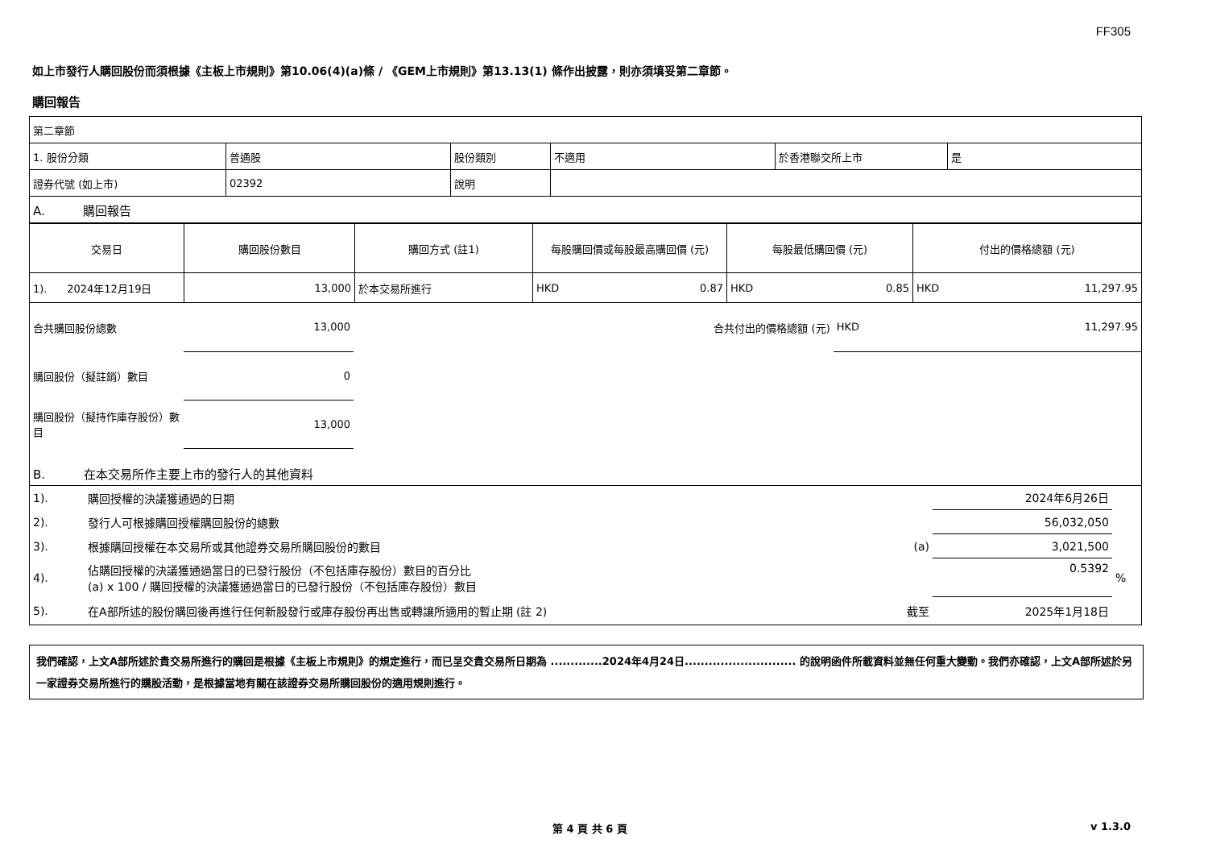FF305
如上市發行人購回股份而須根據《主板上市規則》第10.06(4)(a)條 / 《GEM上市規則》第13.13(1) 條作出披露，則亦須填妥第二章節。
購回報告
| 第二章節 | | | | | |
| 1. 股份分類 | 普通股 | 股份類別 | 不適用 | 於香港聯交所上市 | 是 |
| 證券代號 (如上市) | 02392 | 說明 | | | |
| A. 購回報告 | | | | | |
| 交易日 | 購回股份數目 | 購回方式 (註1) | 每股購回價或每股最高購回價 (元) | 每股最低購回價 (元) | 付出的價格總額 (元) |
| --- | --- | --- | --- | --- | --- |
| 1). 2024年12月19日 | 13,000 | 於本交易所進行 | HKD 0.87 | HKD 0.85 | HKD 11,297.95 |
| 合共購回股份總數 | 13,000 | | 合共付出的價格總額 (元) | HKD 11,297.95 |
| 購回股份（擬註銷）數目 | 0 | | | |
| 購回股份（擬持作庫存股份）數目 | 13,000 | | | |
| B. 在本交易所作主要上市的發行人的其他資料 | | | | |
| 1). | 購回授權的決議獲通過的日期 | | 2024年6月26日 | |
| 2). | 發行人可根據購回授權購回股份的總數 | | 56,032,050 | |
| 3). | 根據購回授權在本交易所或其他證券交易所購回股份的數目 | (a) | 3,021,500 | |
| 4). | 佔購回授權的決議獲通過當日的已發行股份（不包括庫存股份）數目的百分比 (a) x 100 / 購回授權的決議獲通過當日的已發行股份（不包括庫存股份）數目 | | 0.5392 | % |
| 5). | 在A部所述的股份購回後再進行任何新股發行或庫存股份再出售或轉讓所適用的暫止期 (註 2) | 截至 | 2025年1月18日 | |
我們確認，上文A部所述於貴交易所進行的購回是根據《主板上市規則》的規定進行，而已呈交貴交易所日期為 .............2024年4月24日............................ 的說明函件所載資料並無任何重大變動。我們亦確認，上文A部所述於另一家證券交易所進行的購股活動，是根據當地有關在該證券交易所購回股份的適用規則進行。
第 4 頁 共 6 頁 v 1.3.0